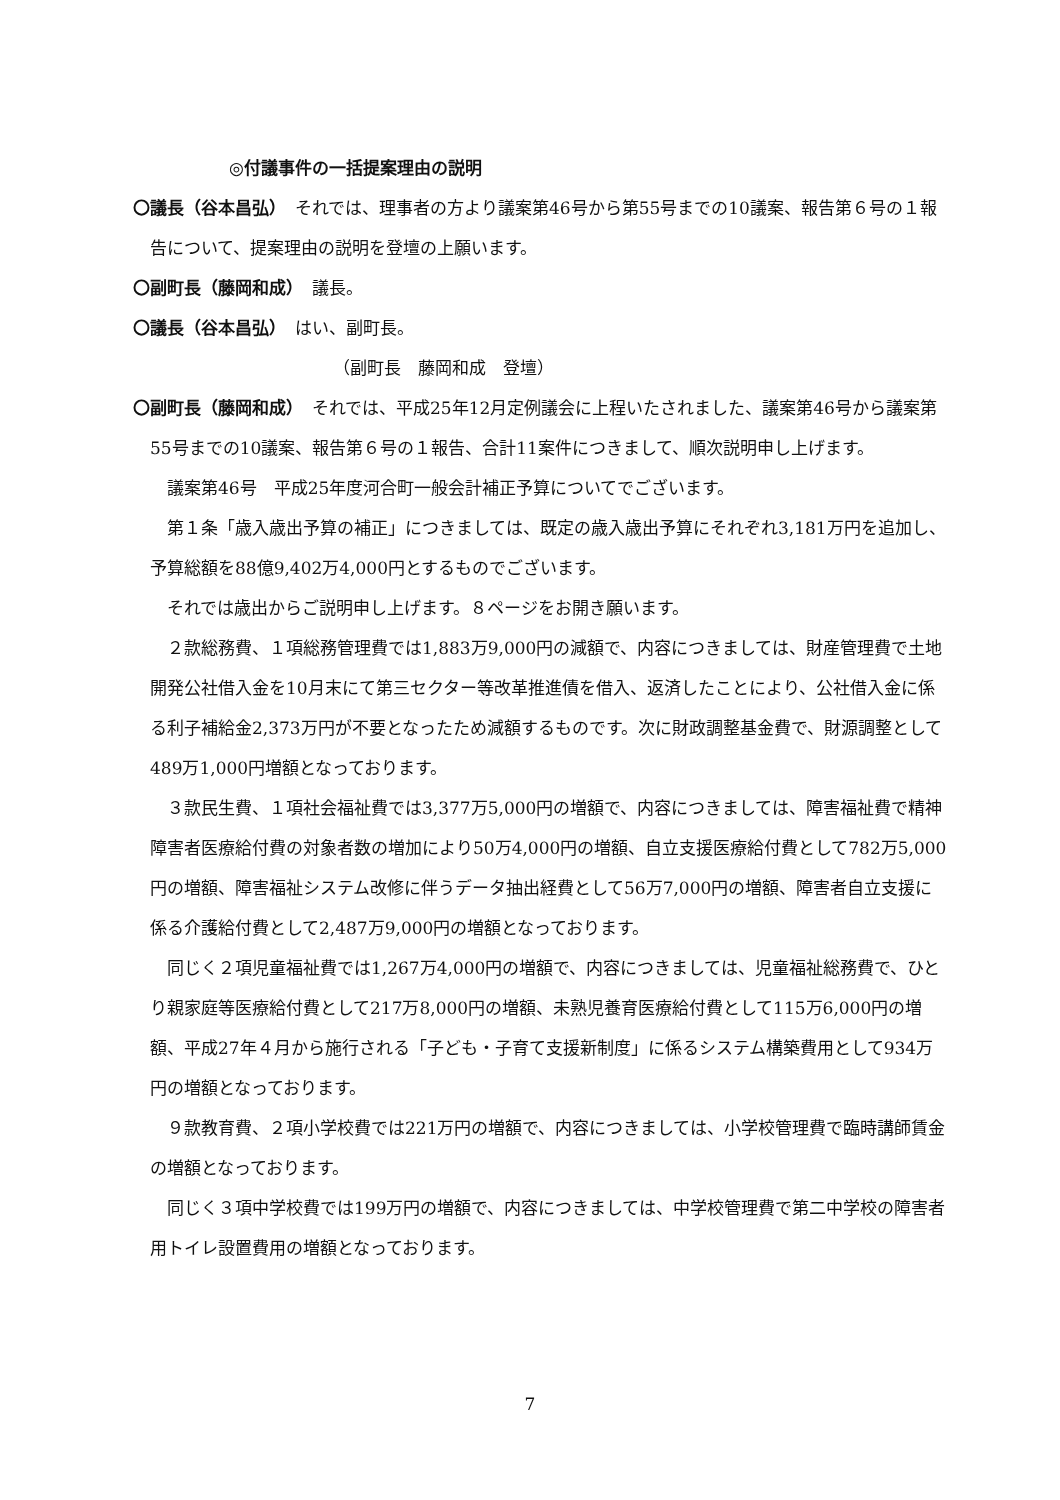◎付議事件の一括提案理由の説明
〇議長（谷本昌弘）　それでは、理事者の方より議案第46号から第55号までの10議案、報告第６号の１報告について、提案理由の説明を登壇の上願います。
〇副町長（藤岡和成）　議長。
〇議長（谷本昌弘）　はい、副町長。
（副町長　藤岡和成　登壇）
〇副町長（藤岡和成）　それでは、平成25年12月定例議会に上程いたされました、議案第46号から議案第55号までの10議案、報告第６号の１報告、合計11案件につきまして、順次説明申し上げます。
議案第46号　平成25年度河合町一般会計補正予算についてでございます。
第１条「歳入歳出予算の補正」につきましては、既定の歳入歳出予算にそれぞれ3,181万円を追加し、予算総額を88億9,402万4,000円とするものでございます。
それでは歳出からご説明申し上げます。８ページをお開き願います。
２款総務費、１項総務管理費では1,883万9,000円の減額で、内容につきましては、財産管理費で土地開発公社借入金を10月末にて第三セクター等改革推進債を借入、返済したことにより、公社借入金に係る利子補給金2,373万円が不要となったため減額するものです。次に財政調整基金費で、財源調整として489万1,000円増額となっております。
３款民生費、１項社会福祉費では3,377万5,000円の増額で、内容につきましては、障害福祉費で精神障害者医療給付費の対象者数の増加により50万4,000円の増額、自立支援医療給付費として782万5,000円の増額、障害福祉システム改修に伴うデータ抽出経費として56万7,000円の増額、障害者自立支援に係る介護給付費として2,487万9,000円の増額となっております。
同じく２項児童福祉費では1,267万4,000円の増額で、内容につきましては、児童福祉総務費で、ひとり親家庭等医療給付費として217万8,000円の増額、未熟児養育医療給付費として115万6,000円の増額、平成27年４月から施行される「子ども・子育て支援新制度」に係るシステム構築費用として934万円の増額となっております。
９款教育費、２項小学校費では221万円の増額で、内容につきましては、小学校管理費で臨時講師賃金の増額となっております。
同じく３項中学校費では199万円の増額で、内容につきましては、中学校管理費で第二中学校の障害者用トイレ設置費用の増額となっております。
7